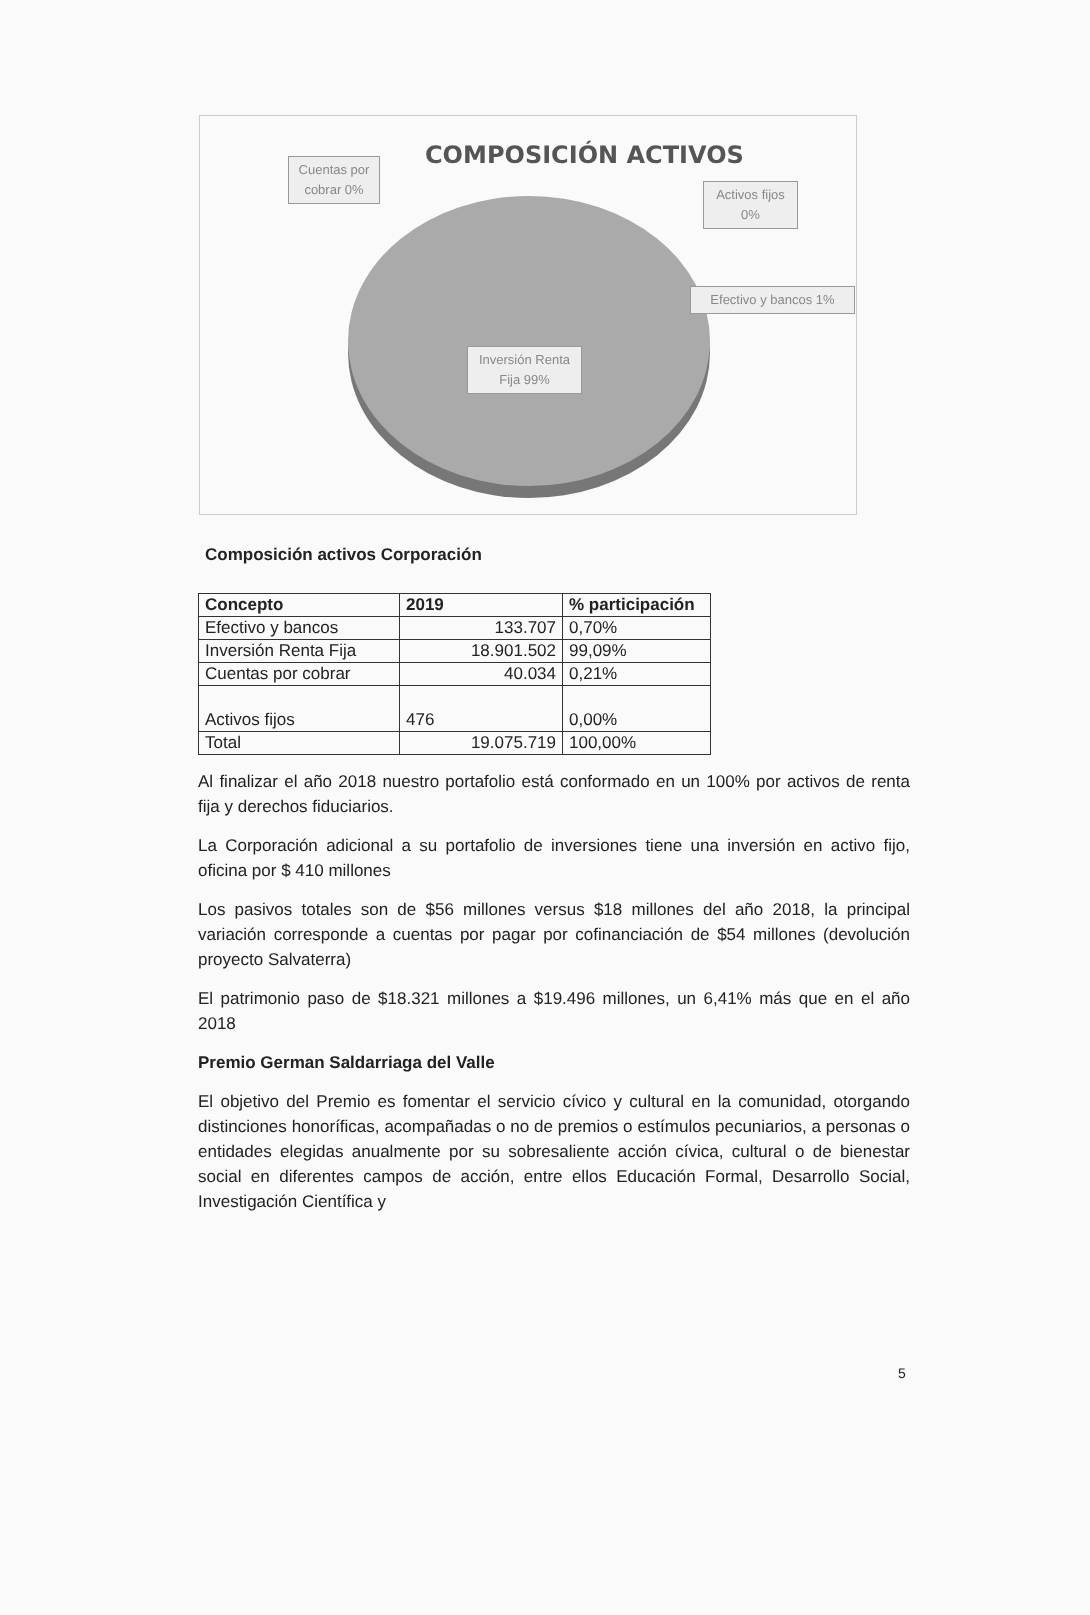COMPOSICIÓN ACTIVOS
Cuentas por cobrar 0%
Activos fijos 0%
Efectivo y bancos 1%
Inversión Renta Fija 99%
Composición activos Corporación
| Concepto | 2019 | % participación |
| --- | --- | --- |
| Efectivo y bancos | 133.707 | 0,70% |
| Inversión Renta Fija | 18.901.502 | 99,09% |
| Cuentas por cobrar | 40.034 | 0,21% |
| Activos fijos | 476 | 0,00% |
| Total | 19.075.719 | 100,00% |
Al finalizar el año 2018 nuestro portafolio está conformado en un 100% por activos de renta fija y derechos fiduciarios.
La Corporación adicional a su portafolio de inversiones tiene una inversión en activo fijo, oficina por $ 410 millones
Los pasivos totales son de $56 millones versus $18 millones del año 2018, la principal variación corresponde a cuentas por pagar por cofinanciación de $54 millones (devolución proyecto Salvaterra)
El patrimonio paso de $18.321 millones a $19.496 millones, un 6,41% más que en el año 2018
Premio German Saldarriaga del Valle
El objetivo del Premio es fomentar el servicio cívico y cultural en la comunidad, otorgando distinciones honoríficas, acompañadas o no de premios o estímulos pecuniarios, a personas o entidades elegidas anualmente por su sobresaliente acción cívica, cultural o de bienestar social en diferentes campos de acción, entre ellos Educación Formal, Desarrollo Social, Investigación Científica y
5